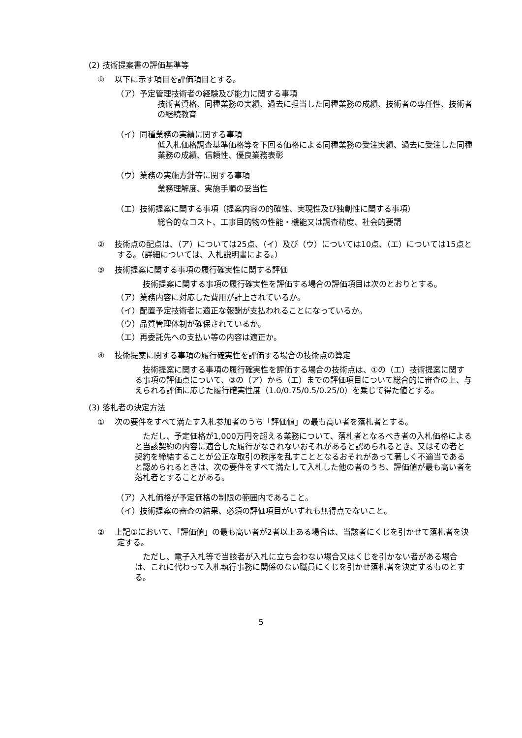(2) 技術提案書の評価基準等
①　 以下に示す項目を評価項目とする。
（ア）予定管理技術者の経験及び能力に関する事項
技術者資格、同種業務の実績、過去に担当した同種業務の成績、技術者の専任性、技術者の継続教育
（イ）同種業務の実績に関する事項
低入札価格調査基準価格等を下回る価格による同種業務の受注実績、過去に受注した同種業務の成績、信頼性、優良業務表彰
（ウ）業務の実施方針等に関する事項
業務理解度、実施手順の妥当性
（エ）技術提案に関する事項（提案内容の的確性、実現性及び独創性に関する事項）
総合的なコスト、工事目的物の性能・機能又は調査精度、社会的要請
②　 技術点の配点は、（ア）については25点、（イ）及び（ウ）については10点、（エ）については15点とする。（詳細については、入札説明書による。）
③　 技術提案に関する事項の履行確実性に関する評価
　技術提案に関する事項の履行確実性を評価する場合の評価項目は次のとおりとする。
（ア）業務内容に対応した費用が計上されているか。
（イ）配置予定技術者に適正な報酬が支払われることになっているか。
（ウ）品質管理体制が確保されているか。
（エ）再委託先への支払い等の内容は適正か。
④　 技術提案に関する事項の履行確実性を評価する場合の技術点の算定
　技術提案に関する事項の履行確実性を評価する場合の技術点は、①の（エ）技術提案に関する事項の評価点について、③の（ア）から（エ）までの評価項目について総合的に審査の上、与えられる評価に応じた履行確実性度（1.0/0.75/0.5/0.25/0）を乗じて得た値とする。
(3) 落札者の決定方法
①　 次の要件をすべて満たす入札参加者のうち「評価値」の最も高い者を落札者とする。
　ただし、予定価格が1,000万円を超える業務について、落札者となるべき者の入札価格によると当該契約の内容に適合した履行がなされないおそれがあると認められるとき、又はその者と契約を締結することが公正な取引の秩序を乱すこととなるおそれがあって著しく不適当であると認められるときは、次の要件をすべて満たして入札した他の者のうち、評価値が最も高い者を落札者とすることがある。
（ア）入札価格が予定価格の制限の範囲内であること。
（イ）技術提案の審査の結果、必須の評価項目がいずれも無得点でないこと。
②　 上記①において、「評価値」の最も高い者が2者以上ある場合は、当該者にくじを引かせて落札者を決定する。
　ただし、電子入札等で当該者が入札に立ち会わない場合又はくじを引かない者がある場合は、これに代わって入札執行事務に関係のない職員にくじを引かせ落札者を決定するものとする。
5